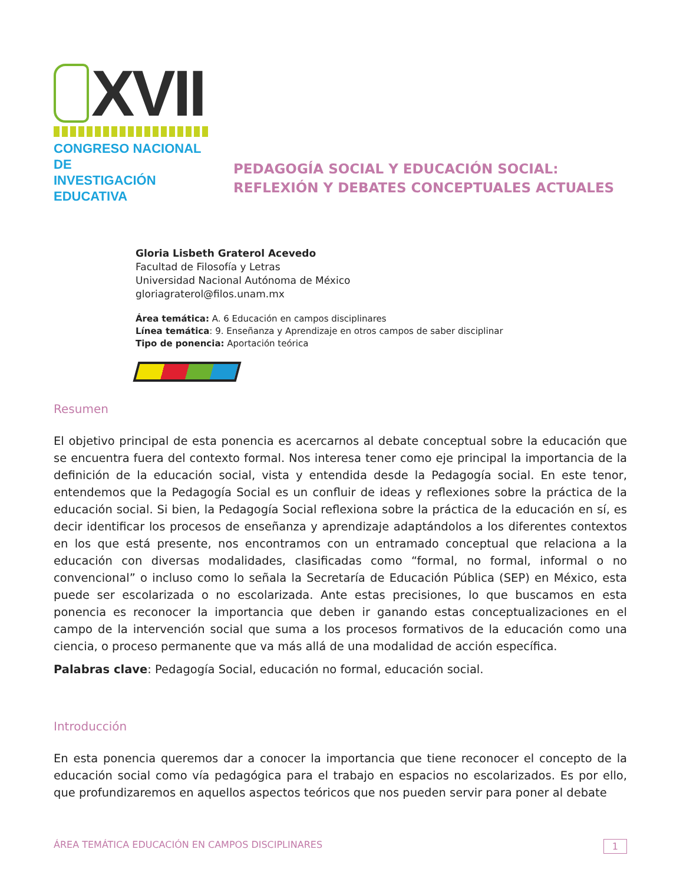XVII
CONGRESO NACIONAL DE
INVESTIGACIÓN EDUCATIVA
PEDAGOGÍA SOCIAL Y EDUCACIÓN SOCIAL:
REFLEXIÓN Y DEBATES CONCEPTUALES ACTUALES
Gloria Lisbeth Graterol Acevedo
Facultad de Filosofía y Letras
Universidad Nacional Autónoma de México
gloriagraterol@filos.unam.mx
Área temática: A. 6 Educación en campos disciplinares
Línea temática: 9. Enseñanza y Aprendizaje en otros campos de saber disciplinar
Tipo de ponencia: Aportación teórica
Resumen
El objetivo principal de esta ponencia es acercarnos al debate conceptual sobre la educación que se encuentra fuera del contexto formal. Nos interesa tener como eje principal la importancia de la definición de la educación social, vista y entendida desde la Pedagogía social. En este tenor, entendemos que la Pedagogía Social es un confluir de ideas y reflexiones sobre la práctica de la educación social. Si bien, la Pedagogía Social reflexiona sobre la práctica de la educación en sí, es decir identificar los procesos de enseñanza y aprendizaje adaptándolos a los diferentes contextos en los que está presente, nos encontramos con un entramado conceptual que relaciona a la educación con diversas modalidades, clasificadas como “formal, no formal, informal o no convencional” o incluso como lo señala la Secretaría de Educación Pública (SEP) en México, esta puede ser escolarizada o no escolarizada. Ante estas precisiones, lo que buscamos en esta ponencia es reconocer la importancia que deben ir ganando estas conceptualizaciones en el campo de la intervención social que suma a los procesos formativos de la educación como una ciencia, o proceso permanente que va más allá de una modalidad de acción específica.
Palabras clave: Pedagogía Social, educación no formal, educación social.
Introducción
En esta ponencia queremos dar a conocer la importancia que tiene reconocer el concepto de la educación social como vía pedagógica para el trabajo en espacios no escolarizados. Es por ello, que profundizaremos en aquellos aspectos teóricos que nos pueden servir para poner al debate
ÁREA TEMÁTICA EDUCACIÓN EN CAMPOS DISCIPLINARES 1